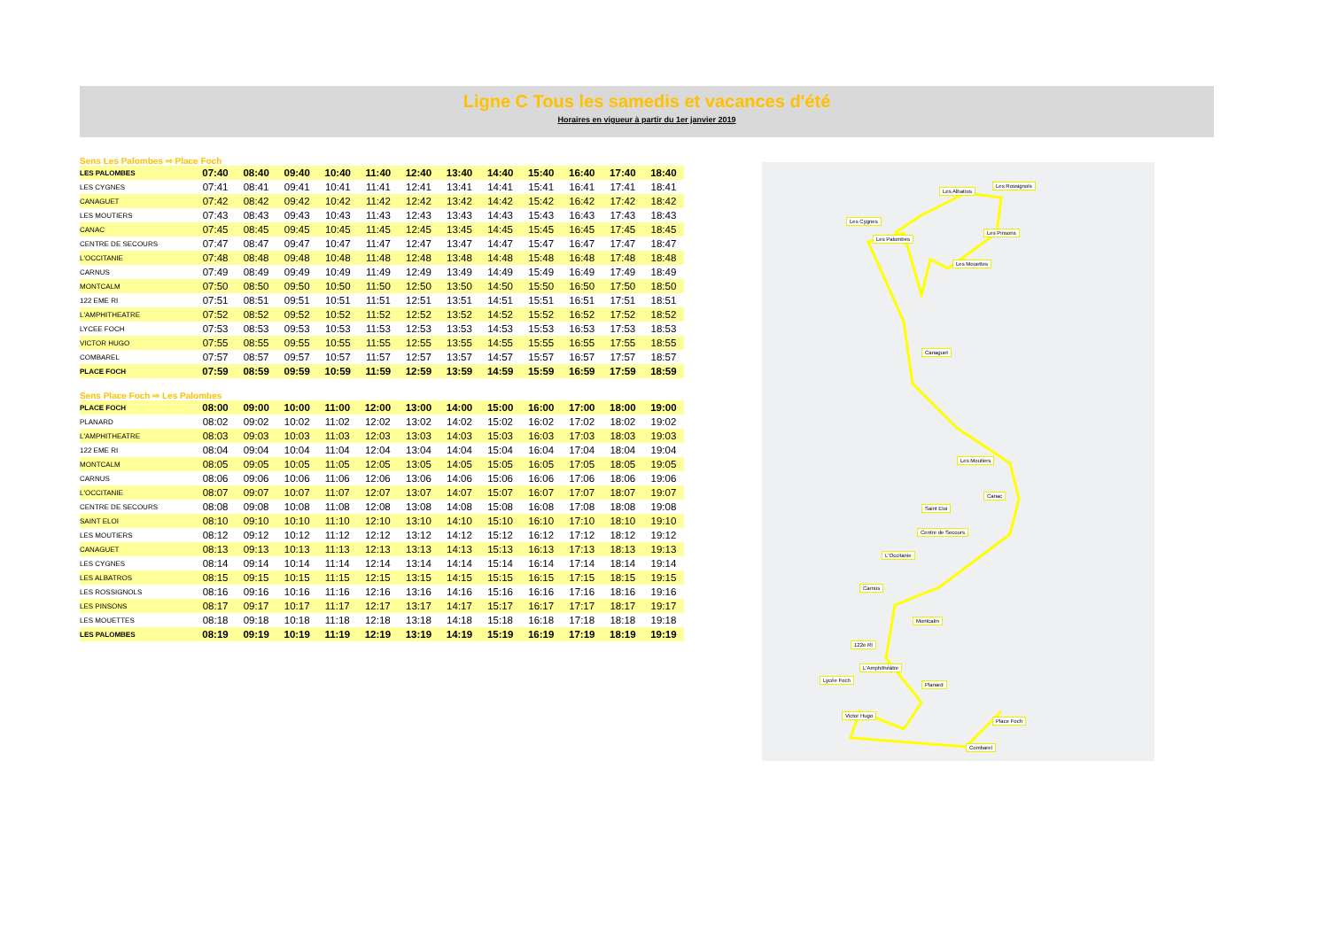Ligne C Tous les samedis et vacances d'été
Horaires en vigueur à partir du 1er janvier 2019
Sens Les Palombes ⇨ Place Foch
| LES PALOMBES | 07:40 | 08:40 | 09:40 | 10:40 | 11:40 | 12:40 | 13:40 | 14:40 | 15:40 | 16:40 | 17:40 | 18:40 |
| LES CYGNES | 07:41 | 08:41 | 09:41 | 10:41 | 11:41 | 12:41 | 13:41 | 14:41 | 15:41 | 16:41 | 17:41 | 18:41 |
| CANAGUET | 07:42 | 08:42 | 09:42 | 10:42 | 11:42 | 12:42 | 13:42 | 14:42 | 15:42 | 16:42 | 17:42 | 18:42 |
| LES MOUTIERS | 07:43 | 08:43 | 09:43 | 10:43 | 11:43 | 12:43 | 13:43 | 14:43 | 15:43 | 16:43 | 17:43 | 18:43 |
| CANAC | 07:45 | 08:45 | 09:45 | 10:45 | 11:45 | 12:45 | 13:45 | 14:45 | 15:45 | 16:45 | 17:45 | 18:45 |
| CENTRE DE SECOURS | 07:47 | 08:47 | 09:47 | 10:47 | 11:47 | 12:47 | 13:47 | 14:47 | 15:47 | 16:47 | 17:47 | 18:47 |
| L'OCCITANIE | 07:48 | 08:48 | 09:48 | 10:48 | 11:48 | 12:48 | 13:48 | 14:48 | 15:48 | 16:48 | 17:48 | 18:48 |
| CARNUS | 07:49 | 08:49 | 09:49 | 10:49 | 11:49 | 12:49 | 13:49 | 14:49 | 15:49 | 16:49 | 17:49 | 18:49 |
| MONTCALM | 07:50 | 08:50 | 09:50 | 10:50 | 11:50 | 12:50 | 13:50 | 14:50 | 15:50 | 16:50 | 17:50 | 18:50 |
| 122 EME RI | 07:51 | 08:51 | 09:51 | 10:51 | 11:51 | 12:51 | 13:51 | 14:51 | 15:51 | 16:51 | 17:51 | 18:51 |
| L'AMPHITHEATRE | 07:52 | 08:52 | 09:52 | 10:52 | 11:52 | 12:52 | 13:52 | 14:52 | 15:52 | 16:52 | 17:52 | 18:52 |
| LYCEE FOCH | 07:53 | 08:53 | 09:53 | 10:53 | 11:53 | 12:53 | 13:53 | 14:53 | 15:53 | 16:53 | 17:53 | 18:53 |
| VICTOR HUGO | 07:55 | 08:55 | 09:55 | 10:55 | 11:55 | 12:55 | 13:55 | 14:55 | 15:55 | 16:55 | 17:55 | 18:55 |
| COMBAREL | 07:57 | 08:57 | 09:57 | 10:57 | 11:57 | 12:57 | 13:57 | 14:57 | 15:57 | 16:57 | 17:57 | 18:57 |
| PLACE FOCH | 07:59 | 08:59 | 09:59 | 10:59 | 11:59 | 12:59 | 13:59 | 14:59 | 15:59 | 16:59 | 17:59 | 18:59 |
Sens Place Foch ⇨ Les Palombes
| PLACE FOCH | 08:00 | 09:00 | 10:00 | 11:00 | 12:00 | 13:00 | 14:00 | 15:00 | 16:00 | 17:00 | 18:00 | 19:00 |
| PLANARD | 08:02 | 09:02 | 10:02 | 11:02 | 12:02 | 13:02 | 14:02 | 15:02 | 16:02 | 17:02 | 18:02 | 19:02 |
| L'AMPHITHEATRE | 08:03 | 09:03 | 10:03 | 11:03 | 12:03 | 13:03 | 14:03 | 15:03 | 16:03 | 17:03 | 18:03 | 19:03 |
| 122 EME RI | 08:04 | 09:04 | 10:04 | 11:04 | 12:04 | 13:04 | 14:04 | 15:04 | 16:04 | 17:04 | 18:04 | 19:04 |
| MONTCALM | 08:05 | 09:05 | 10:05 | 11:05 | 12:05 | 13:05 | 14:05 | 15:05 | 16:05 | 17:05 | 18:05 | 19:05 |
| CARNUS | 08:06 | 09:06 | 10:06 | 11:06 | 12:06 | 13:06 | 14:06 | 15:06 | 16:06 | 17:06 | 18:06 | 19:06 |
| L'OCCITANIE | 08:07 | 09:07 | 10:07 | 11:07 | 12:07 | 13:07 | 14:07 | 15:07 | 16:07 | 17:07 | 18:07 | 19:07 |
| CENTRE DE SECOURS | 08:08 | 09:08 | 10:08 | 11:08 | 12:08 | 13:08 | 14:08 | 15:08 | 16:08 | 17:08 | 18:08 | 19:08 |
| SAINT ELOI | 08:10 | 09:10 | 10:10 | 11:10 | 12:10 | 13:10 | 14:10 | 15:10 | 16:10 | 17:10 | 18:10 | 19:10 |
| LES MOUTIERS | 08:12 | 09:12 | 10:12 | 11:12 | 12:12 | 13:12 | 14:12 | 15:12 | 16:12 | 17:12 | 18:12 | 19:12 |
| CANAGUET | 08:13 | 09:13 | 10:13 | 11:13 | 12:13 | 13:13 | 14:13 | 15:13 | 16:13 | 17:13 | 18:13 | 19:13 |
| LES CYGNES | 08:14 | 09:14 | 10:14 | 11:14 | 12:14 | 13:14 | 14:14 | 15:14 | 16:14 | 17:14 | 18:14 | 19:14 |
| LES ALBATROS | 08:15 | 09:15 | 10:15 | 11:15 | 12:15 | 13:15 | 14:15 | 15:15 | 16:15 | 17:15 | 18:15 | 19:15 |
| LES ROSSIGNOLS | 08:16 | 09:16 | 10:16 | 11:16 | 12:16 | 13:16 | 14:16 | 15:16 | 16:16 | 17:16 | 18:16 | 19:16 |
| LES PINSONS | 08:17 | 09:17 | 10:17 | 11:17 | 12:17 | 13:17 | 14:17 | 15:17 | 16:17 | 17:17 | 18:17 | 19:17 |
| LES MOUETTES | 08:18 | 09:18 | 10:18 | 11:18 | 12:18 | 13:18 | 14:18 | 15:18 | 16:18 | 17:18 | 18:18 | 19:18 |
| LES PALOMBES | 08:19 | 09:19 | 10:19 | 11:19 | 12:19 | 13:19 | 14:19 | 15:19 | 16:19 | 17:19 | 18:19 | 19:19 |
Les Albatros
Les Rossignols
Les Cygnes
Les Palombes
Les Pinsons
Les Mouettes
Canaguet
Les Moutiers
Canac
Saint Eloi
Centre de Secours
L'Occitanie
Carnus
Montcalm
122e RI
L'Amphithéâtre
Planard
Lycée Foch
Victor Hugo
Place Foch
Combarel